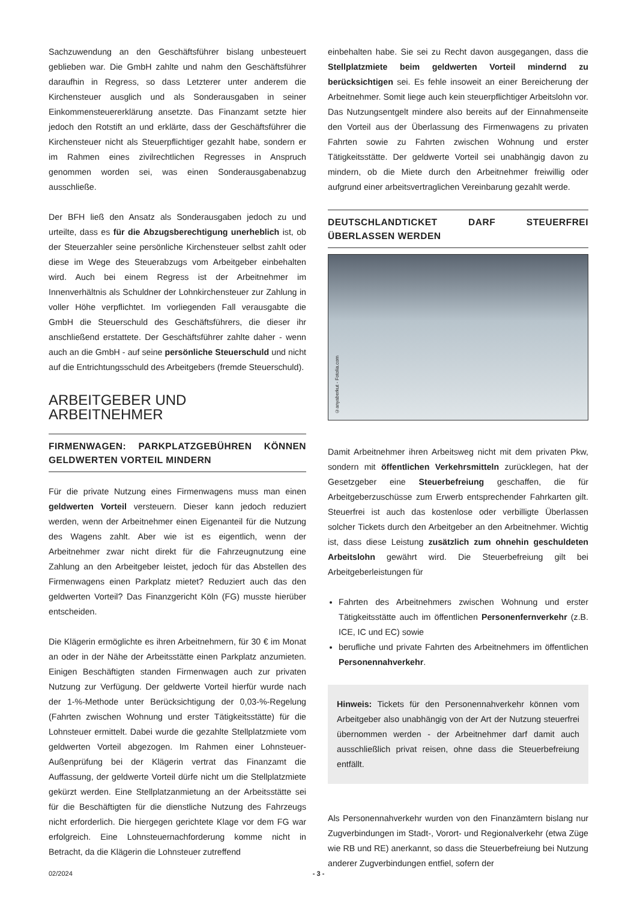Sachzuwendung an den Geschäftsführer bislang unbesteuert geblieben war. Die GmbH zahlte und nahm den Geschäftsführer daraufhin in Regress, so dass Letzterer unter anderem die Kirchensteuer ausglich und als Sonderausgaben in seiner Einkommensteuererklärung ansetzte. Das Finanzamt setzte hier jedoch den Rotstift an und erklärte, dass der Geschäftsführer die Kirchensteuer nicht als Steuerpflichtiger gezahlt habe, sondern er im Rahmen eines zivilrechtlichen Regresses in Anspruch genommen worden sei, was einen Sonderausgabenabzug ausschließe.
Der BFH ließ den Ansatz als Sonderausgaben jedoch zu und urteilte, dass es für die Abzugsberechtigung unerheblich ist, ob der Steuerzahler seine persönliche Kirchensteuer selbst zahlt oder diese im Wege des Steuerabzugs vom Arbeitgeber einbehalten wird. Auch bei einem Regress ist der Arbeitnehmer im Innenverhältnis als Schuldner der Lohnkirchensteuer zur Zahlung in voller Höhe verpflichtet. Im vorliegenden Fall verausgabte die GmbH die Steuerschuld des Geschäftsführers, die dieser ihr anschließend erstattete. Der Geschäftsführer zahlte daher - wenn auch an die GmbH - auf seine persönliche Steuerschuld und nicht auf die Entrichtungsschuld des Arbeitgebers (fremde Steuerschuld).
ARBEITGEBER UND
ARBEITNEHMER
FIRMENWAGEN: PARKPLATZGEBÜHREN KÖNNEN GELDWERTEN VORTEIL MINDERN
Für die private Nutzung eines Firmenwagens muss man einen geldwerten Vorteil versteuern. Dieser kann jedoch reduziert werden, wenn der Arbeitnehmer einen Eigenanteil für die Nutzung des Wagens zahlt. Aber wie ist es eigentlich, wenn der Arbeitnehmer zwar nicht direkt für die Fahrzeugnutzung eine Zahlung an den Arbeitgeber leistet, jedoch für das Abstellen des Firmenwagens einen Parkplatz mietet? Reduziert auch das den geldwerten Vorteil? Das Finanzgericht Köln (FG) musste hierüber entscheiden.
Die Klägerin ermöglichte es ihren Arbeitnehmern, für 30 € im Monat an oder in der Nähe der Arbeitsstätte einen Parkplatz anzumieten. Einigen Beschäftigten standen Firmenwagen auch zur privaten Nutzung zur Verfügung. Der geldwerte Vorteil hierfür wurde nach der 1-%-Methode unter Berücksichtigung der 0,03-%-Regelung (Fahrten zwischen Wohnung und erster Tätigkeitsstätte) für die Lohnsteuer ermittelt. Dabei wurde die gezahlte Stellplatzmiete vom geldwerten Vorteil abgezogen. Im Rahmen einer Lohnsteuer-Außenprüfung bei der Klägerin vertrat das Finanzamt die Auffassung, der geldwerte Vorteil dürfe nicht um die Stellplatzmiete gekürzt werden. Eine Stellplatzanmietung an der Arbeitsstätte sei für die Beschäftigten für die dienstliche Nutzung des Fahrzeugs nicht erforderlich. Die hiergegen gerichtete Klage vor dem FG war erfolgreich. Eine Lohnsteuernachforderung komme nicht in Betracht, da die Klägerin die Lohnsteuer zutreffend
einbehalten habe. Sie sei zu Recht davon ausgegangen, dass die Stellplatzmiete beim geldwerten Vorteil mindernd zu berücksichtigen sei. Es fehle insoweit an einer Bereicherung der Arbeitnehmer. Somit liege auch kein steuerpflichtiger Arbeitslohn vor. Das Nutzungsentgelt mindere also bereits auf der Einnahmenseite den Vorteil aus der Überlassung des Firmenwagens zu privaten Fahrten sowie zu Fahrten zwischen Wohnung und erster Tätigkeitsstätte. Der geldwerte Vorteil sei unabhängig davon zu mindern, ob die Miete durch den Arbeitnehmer freiwillig oder aufgrund einer arbeitsvertraglichen Vereinbarung gezahlt werde.
DEUTSCHLANDTICKET DARF STEUERFREI ÜBERLASSEN WERDEN
©anyaberkut - Fotolia.com
Damit Arbeitnehmer ihren Arbeitsweg nicht mit dem privaten Pkw, sondern mit öffentlichen Verkehrsmitteln zurücklegen, hat der Gesetzgeber eine Steuerbefreiung geschaffen, die für Arbeitgeberzuschüsse zum Erwerb entsprechender Fahrkarten gilt. Steuerfrei ist auch das kostenlose oder verbilligte Überlassen solcher Tickets durch den Arbeitgeber an den Arbeitnehmer. Wichtig ist, dass diese Leistung zusätzlich zum ohnehin geschuldeten Arbeitslohn gewährt wird. Die Steuerbefreiung gilt bei Arbeitgeberleistungen für
Fahrten des Arbeitnehmers zwischen Wohnung und erster Tätigkeitsstätte auch im öffentlichen Personenfernverkehr (z.B. ICE, IC und EC) sowie
berufliche und private Fahrten des Arbeitnehmers im öffentlichen Personennahverkehr.
Hinweis: Tickets für den Personennahverkehr können vom Arbeitgeber also unabhängig von der Art der Nutzung steuerfrei übernommen werden - der Arbeitnehmer darf damit auch ausschließlich privat reisen, ohne dass die Steuerbefreiung entfällt.
Als Personennahverkehr wurden von den Finanzämtern bislang nur Zugverbindungen im Stadt-, Vorort- und Regionalverkehr (etwa Züge wie RB und RE) anerkannt, so dass die Steuerbefreiung bei Nutzung anderer Zugverbindungen entfiel, sofern der
02/2024 - 3 -